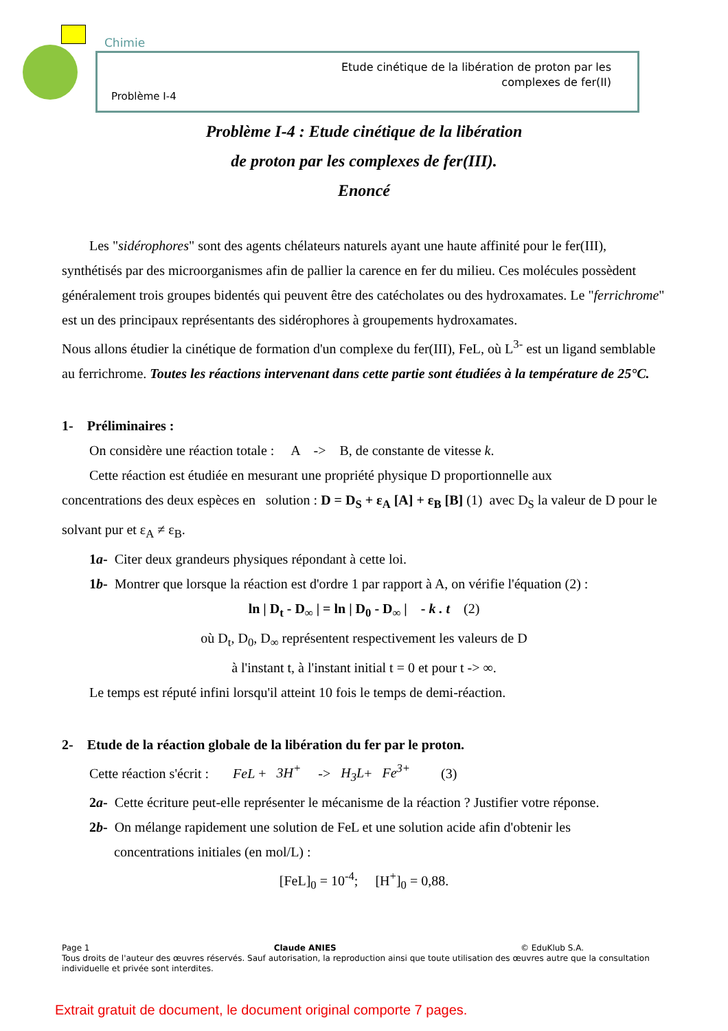Chimie
Etude cinétique de la libération de proton par les
complexes de fer(II)
Problème I-4
Problème I-4 : Etude cinétique de la libération
de proton par les complexes de fer(III).
Enoncé
Les "sidérophores" sont des agents chélateurs naturels ayant une haute affinité pour le fer(III),
synthétisés par des microorganismes afin de pallier la carence en fer du milieu. Ces molécules possèdent généralement trois groupes bidentés qui peuvent être des catécholates ou des hydroxamates. Le "ferrichrome" est un des principaux représentants des sidérophores à groupements hydroxamates.
Nous allons étudier la cinétique de formation d'un complexe du fer(III), FeL, où L<sup>3-</sup> est un ligand semblable au ferrichrome. Toutes les réactions intervenant dans cette partie sont étudiées à la température de 25°C.
1- Préliminaires :
On considère une réaction totale : A -> B, de constante de vitesse k.
Cette réaction est étudiée en mesurant une propriété physique D proportionnelle aux
concentrations des deux espèces en solution : D = D<sub>S</sub> + ε<sub>A</sub> [A] + ε<sub>B</sub> [B] (1) avec D<sub>S</sub> la valeur de D pour le solvant pur et ε<sub>A</sub> ≠ ε<sub>B</sub>.
1a- Citer deux grandeurs physiques répondant à cette loi.
1b- Montrer que lorsque la réaction est d'ordre 1 par rapport à A, on vérifie l'équation (2) :
ln | D<sub>t</sub> - D<sub>∞</sub> | = ln | D<sub>0</sub> - D<sub>∞</sub> | - k . t (2)
où D<sub>t</sub>, D<sub>0</sub>, D<sub>∞</sub> représentent respectivement les valeurs de D
à l'instant t, à l'instant initial t = 0 et pour t -> ∞.
Le temps est réputé infini lorsqu'il atteint 10 fois le temps de demi-réaction.
2- Etude de la réaction globale de la libération du fer par le proton.
Cette réaction s'écrit : FeL + 3H<sup>+</sup> -> H<sub>3</sub>L+ Fe<sup>3+</sup> (3)
2a- Cette écriture peut-elle représenter le mécanisme de la réaction ? Justifier votre réponse.
2b- On mélange rapidement une solution de FeL et une solution acide afin d'obtenir les
concentrations initiales (en mol/L) :
[FeL]<sub>0</sub> = 10<sup>-4</sup>; [H<sup>+</sup>]<sub>0</sub> = 0,88.
Page 1 Claude ANIES © EduKlub S.A.
Tous droits de l'auteur des œuvres réservés. Sauf autorisation, la reproduction ainsi que toute utilisation des œuvres autre que la consultation individuelle et privée sont interdites.
Extrait gratuit de document, le document original comporte 7 pages.